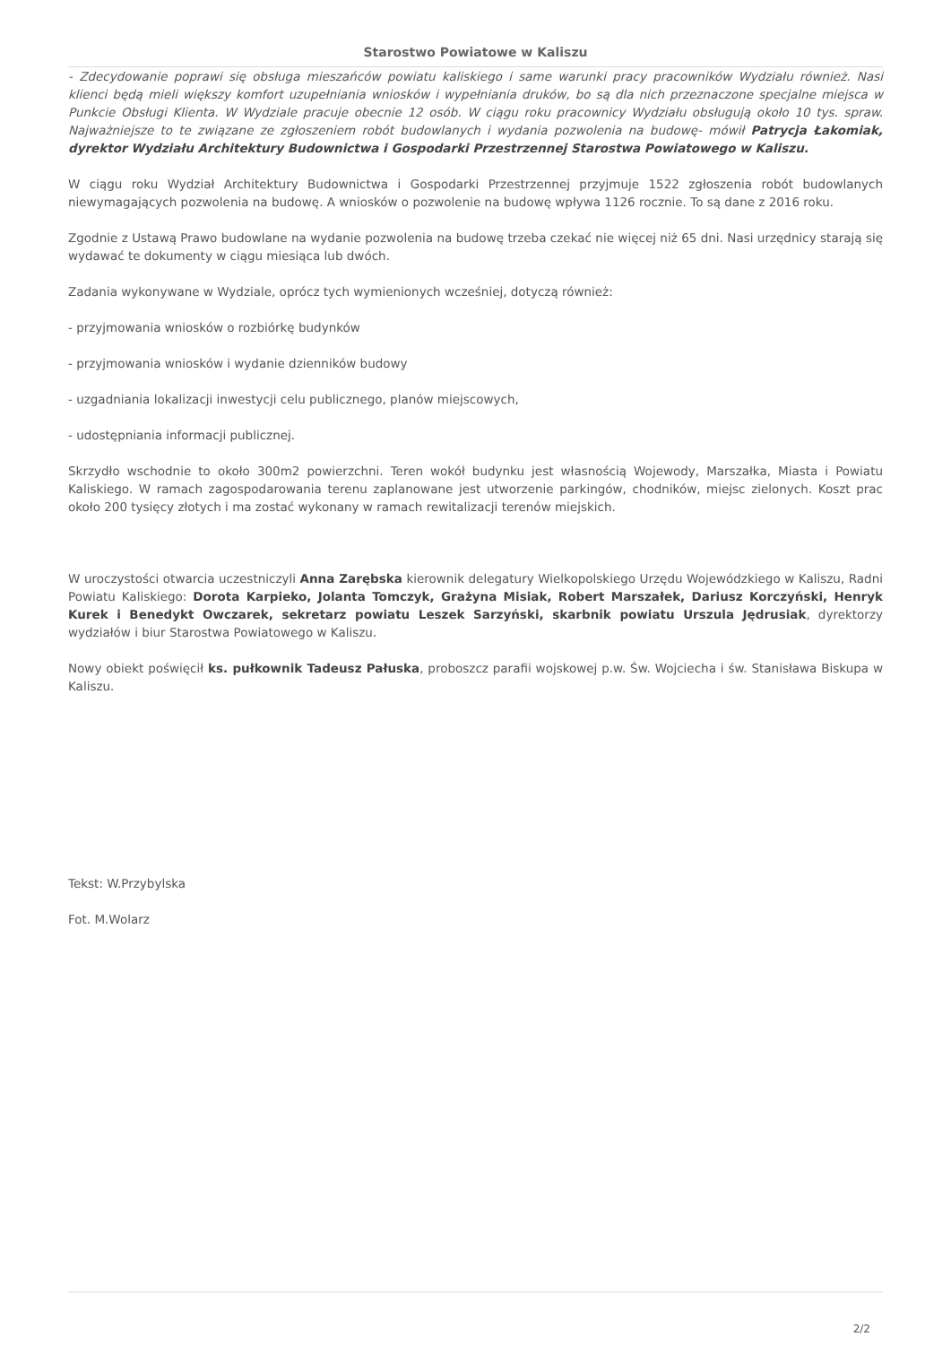Starostwo Powiatowe w Kaliszu
- Zdecydowanie poprawi się obsługa mieszańców powiatu kaliskiego i same warunki pracy pracowników Wydziału również. Nasi klienci będą mieli większy komfort uzupełniania wniosków i wypełniania druków, bo są dla nich przeznaczone specjalne miejsca w Punkcie Obsługi Klienta. W Wydziale pracuje obecnie 12 osób. W ciągu roku pracownicy Wydziału obsługują około 10 tys. spraw. Najważniejsze to te związane ze zgłoszeniem robót budowlanych i wydania pozwolenia na budowę- mówił Patrycja Łakomiak, dyrektor Wydziału Architektury Budownictwa i Gospodarki Przestrzennej Starostwa Powiatowego w Kaliszu.
W ciągu roku Wydział Architektury Budownictwa i Gospodarki Przestrzennej przyjmuje 1522 zgłoszenia robót budowlanych niewymagających pozwolenia na budowę. A wniosków o pozwolenie na budowę wpływa 1126 rocznie. To są dane z 2016 roku.
Zgodnie z Ustawą Prawo budowlane na wydanie pozwolenia na budowę trzeba czekać nie więcej niż 65 dni. Nasi urzędnicy starają się wydawać te dokumenty w ciągu miesiąca lub dwóch.
Zadania wykonywane w Wydziale, oprócz tych wymienionych wcześniej, dotyczą również:
- przyjmowania wniosków o rozbiórkę budynków
- przyjmowania wniosków i wydanie dzienników budowy
- uzgadniania lokalizacji inwestycji celu publicznego, planów miejscowych,
- udostępniania informacji publicznej.
Skrzydło wschodnie to około 300m2 powierzchni. Teren wokół budynku jest własnością Wojewody, Marszałka, Miasta i Powiatu Kaliskiego. W ramach zagospodarowania terenu zaplanowane jest utworzenie parkingów, chodników, miejsc zielonych. Koszt prac około 200 tysięcy złotych i ma zostać wykonany w ramach rewitalizacji terenów miejskich.
W uroczystości otwarcia uczestniczyli Anna Zarębska kierownik delegatury Wielkopolskiego Urzędu Wojewódzkiego w Kaliszu, Radni Powiatu Kaliskiego: Dorota Karpieko, Jolanta Tomczyk, Grażyna Misiak, Robert Marszałek, Dariusz Korczyński, Henryk Kurek i Benedykt Owczarek, sekretarz powiatu Leszek Sarzyński, skarbnik powiatu Urszula Jędrusiak, dyrektorzy wydziałów i biur Starostwa Powiatowego w Kaliszu.
Nowy obiekt poświęcił ks. pułkownik Tadeusz Pałuska, proboszcz parafii wojskowej p.w. Św. Wojciecha i św. Stanisława Biskupa w Kaliszu.
Tekst: W.Przybylska
Fot. M.Wolarz
2/2